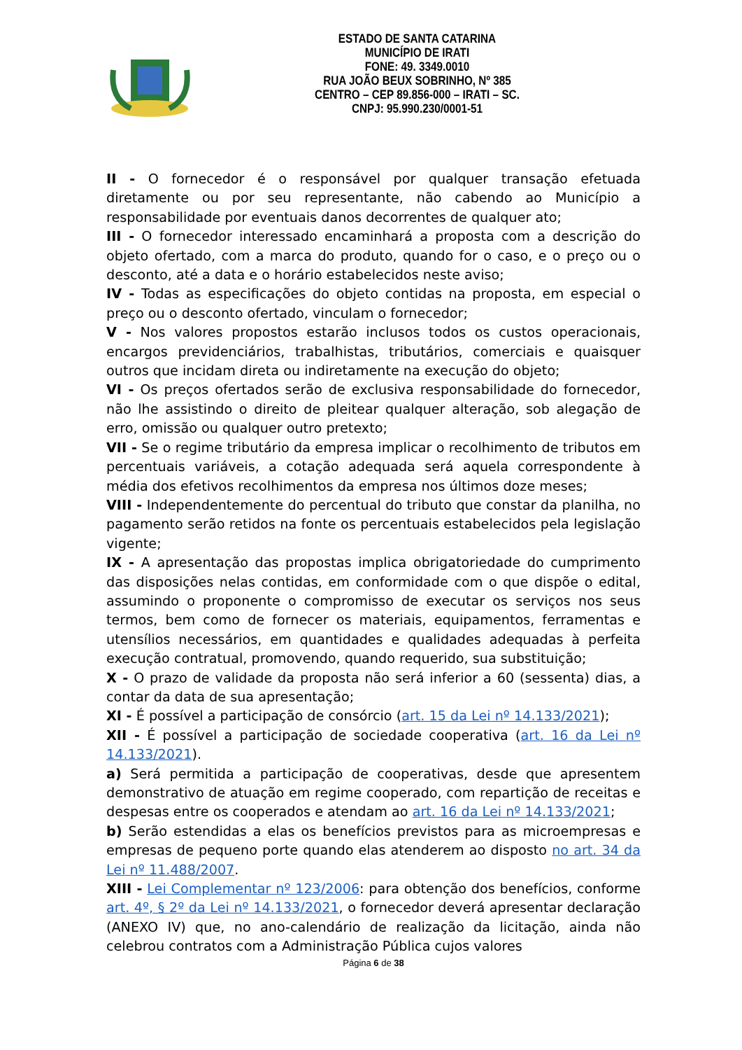ESTADO DE SANTA CATARINA
MUNICÍPIO DE IRATI
FONE: 49. 3349.0010
RUA JOÃO BEUX SOBRINHO, Nº 385
CENTRO – CEP 89.856-000 – IRATI – SC.
CNPJ: 95.990.230/0001-51
II - O fornecedor é o responsável por qualquer transação efetuada diretamente ou por seu representante, não cabendo ao Município a responsabilidade por eventuais danos decorrentes de qualquer ato;
III - O fornecedor interessado encaminhará a proposta com a descrição do objeto ofertado, com a marca do produto, quando for o caso, e o preço ou o desconto, até a data e o horário estabelecidos neste aviso;
IV - Todas as especificações do objeto contidas na proposta, em especial o preço ou o desconto ofertado, vinculam o fornecedor;
V - Nos valores propostos estarão inclusos todos os custos operacionais, encargos previdenciários, trabalhistas, tributários, comerciais e quaisquer outros que incidam direta ou indiretamente na execução do objeto;
VI - Os preços ofertados serão de exclusiva responsabilidade do fornecedor, não lhe assistindo o direito de pleitear qualquer alteração, sob alegação de erro, omissão ou qualquer outro pretexto;
VII - Se o regime tributário da empresa implicar o recolhimento de tributos em percentuais variáveis, a cotação adequada será aquela correspondente à média dos efetivos recolhimentos da empresa nos últimos doze meses;
VIII - Independentemente do percentual do tributo que constar da planilha, no pagamento serão retidos na fonte os percentuais estabelecidos pela legislação vigente;
IX - A apresentação das propostas implica obrigatoriedade do cumprimento das disposições nelas contidas, em conformidade com o que dispõe o edital, assumindo o proponente o compromisso de executar os serviços nos seus termos, bem como de fornecer os materiais, equipamentos, ferramentas e utensílios necessários, em quantidades e qualidades adequadas à perfeita execução contratual, promovendo, quando requerido, sua substituição;
X - O prazo de validade da proposta não será inferior a 60 (sessenta) dias, a contar da data de sua apresentação;
XI - É possível a participação de consórcio (art. 15 da Lei nº 14.133/2021);
XII - É possível a participação de sociedade cooperativa (art. 16 da Lei nº 14.133/2021).
a) Será permitida a participação de cooperativas, desde que apresentem demonstrativo de atuação em regime cooperado, com repartição de receitas e despesas entre os cooperados e atendam ao art. 16 da Lei nº 14.133/2021;
b) Serão estendidas a elas os benefícios previstos para as microempresas e empresas de pequeno porte quando elas atenderem ao disposto no art. 34 da Lei nº 11.488/2007.
XIII - Lei Complementar nº 123/2006: para obtenção dos benefícios, conforme art. 4º, § 2º da Lei nº 14.133/2021, o fornecedor deverá apresentar declaração (ANEXO IV) que, no ano-calendário de realização da licitação, ainda não celebrou contratos com a Administração Pública cujos valores
Página 6 de 38